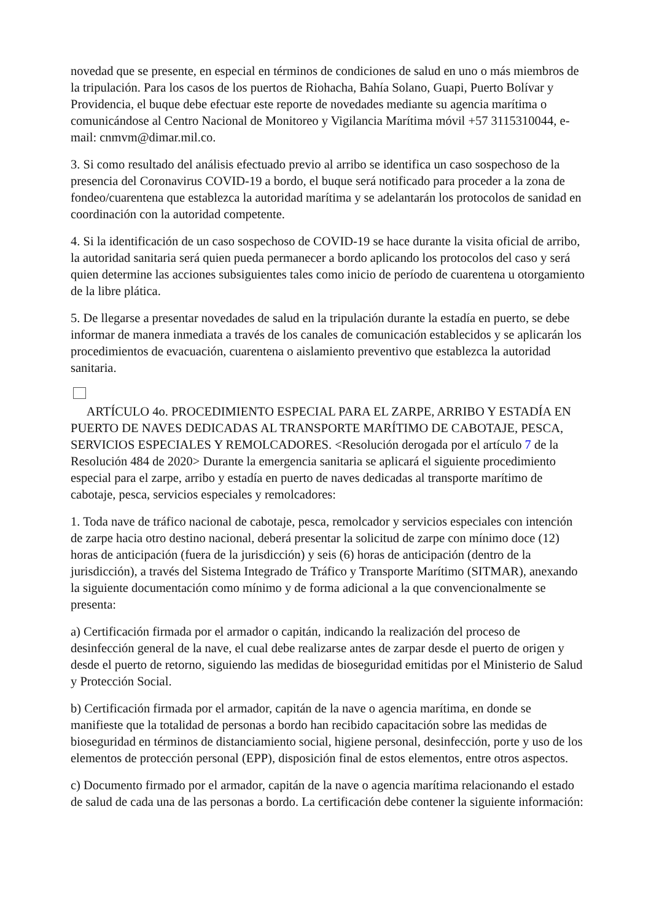novedad que se presente, en especial en términos de condiciones de salud en uno o más miembros de la tripulación. Para los casos de los puertos de Riohacha, Bahía Solano, Guapi, Puerto Bolívar y Providencia, el buque debe efectuar este reporte de novedades mediante su agencia marítima o comunicándose al Centro Nacional de Monitoreo y Vigilancia Marítima móvil +57 3115310044, e-mail: cnmvm@dimar.mil.co.
3. Si como resultado del análisis efectuado previo al arribo se identifica un caso sospechoso de la presencia del Coronavirus COVID-19 a bordo, el buque será notificado para proceder a la zona de fondeo/cuarentena que establezca la autoridad marítima y se adelantarán los protocolos de sanidad en coordinación con la autoridad competente.
4. Si la identificación de un caso sospechoso de COVID-19 se hace durante la visita oficial de arribo, la autoridad sanitaria será quien pueda permanecer a bordo aplicando los protocolos del caso y será quien determine las acciones subsiguientes tales como inicio de período de cuarentena u otorgamiento de la libre plática.
5. De llegarse a presentar novedades de salud en la tripulación durante la estadía en puerto, se debe informar de manera inmediata a través de los canales de comunicación establecidos y se aplicarán los procedimientos de evacuación, cuarentena o aislamiento preventivo que establezca la autoridad sanitaria.
ARTÍCULO 4o. PROCEDIMIENTO ESPECIAL PARA EL ZARPE, ARRIBO Y ESTADÍA EN PUERTO DE NAVES DEDICADAS AL TRANSPORTE MARÍTIMO DE CABOTAJE, PESCA, SERVICIOS ESPECIALES Y REMOLCADORES. <Resolución derogada por el artículo 7 de la Resolución 484 de 2020> Durante la emergencia sanitaria se aplicará el siguiente procedimiento especial para el zarpe, arribo y estadía en puerto de naves dedicadas al transporte marítimo de cabotaje, pesca, servicios especiales y remolcadores:
1. Toda nave de tráfico nacional de cabotaje, pesca, remolcador y servicios especiales con intención de zarpe hacia otro destino nacional, deberá presentar la solicitud de zarpe con mínimo doce (12) horas de anticipación (fuera de la jurisdicción) y seis (6) horas de anticipación (dentro de la jurisdicción), a través del Sistema Integrado de Tráfico y Transporte Marítimo (SITMAR), anexando la siguiente documentación como mínimo y de forma adicional a la que convencionalmente se presenta:
a) Certificación firmada por el armador o capitán, indicando la realización del proceso de desinfección general de la nave, el cual debe realizarse antes de zarpar desde el puerto de origen y desde el puerto de retorno, siguiendo las medidas de bioseguridad emitidas por el Ministerio de Salud y Protección Social.
b) Certificación firmada por el armador, capitán de la nave o agencia marítima, en donde se manifieste que la totalidad de personas a bordo han recibido capacitación sobre las medidas de bioseguridad en términos de distanciamiento social, higiene personal, desinfección, porte y uso de los elementos de protección personal (EPP), disposición final de estos elementos, entre otros aspectos.
c) Documento firmado por el armador, capitán de la nave o agencia marítima relacionando el estado de salud de cada una de las personas a bordo. La certificación debe contener la siguiente información: